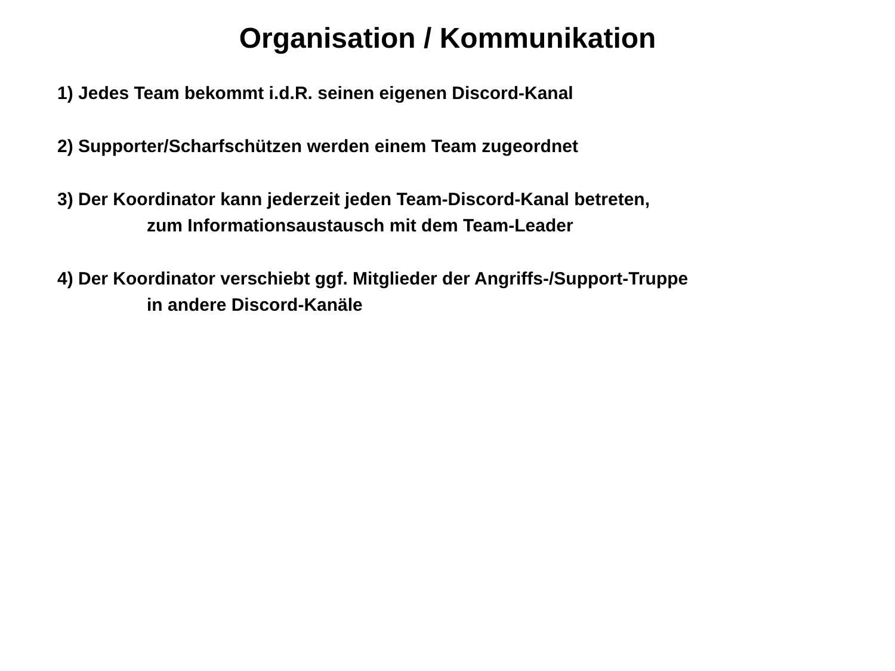Organisation / Kommunikation
1) Jedes Team bekommt i.d.R. seinen eigenen Discord-Kanal
2) Supporter/Scharfschützen werden einem Team zugeordnet
3) Der Koordinator kann jederzeit jeden Team-Discord-Kanal betreten,
zum Informationsaustausch mit dem Team-Leader
4) Der Koordinator verschiebt ggf. Mitglieder der Angriffs-/Support-Truppe
in andere Discord-Kanäle